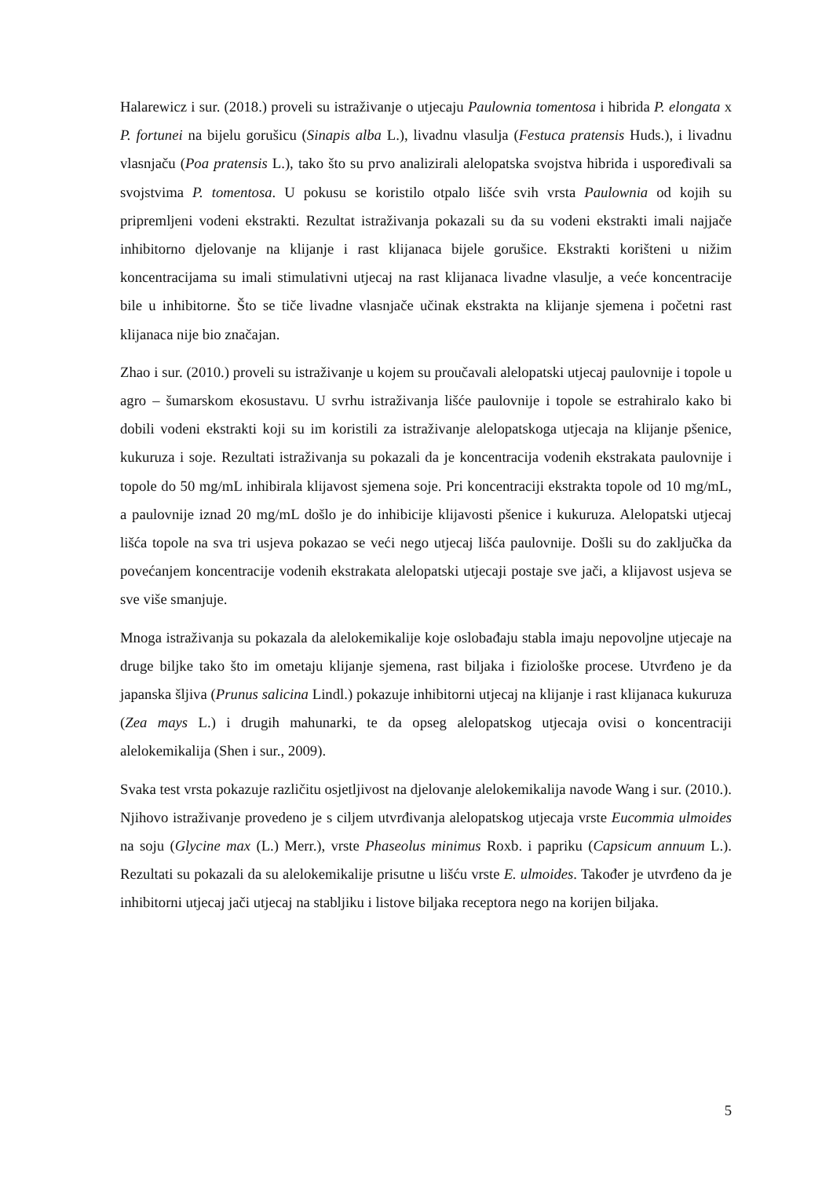Halarewicz i sur. (2018.) proveli su istraživanje o utjecaju Paulownia tomentosa i hibrida P. elongata x P. fortunei na bijelu gorušicu (Sinapis alba L.), livadnu vlasulja (Festuca pratensis Huds.), i livadnu vlasnjaču (Poa pratensis L.), tako što su prvo analizirali alelopatska svojstva hibrida i uspoređivali sa svojstvima P. tomentosa. U pokusu se koristilo otpalo lišće svih vrsta Paulownia od kojih su pripremljeni vodeni ekstrakti. Rezultat istraživanja pokazali su da su vodeni ekstrakti imali najjače inhibitorno djelovanje na klijanje i rast klijanaca bijele gorušice. Ekstrakti korišteni u nižim koncentracijama su imali stimulativni utjecaj na rast klijanaca livadne vlasulje, a veće koncentracije bile u inhibitorne. Što se tiče livadne vlasnjače učinak ekstrakta na klijanje sjemena i početni rast klijanaca nije bio značajan.
Zhao i sur. (2010.) proveli su istraživanje u kojem su proučavali alelopatski utjecaj paulovnije i topole u agro – šumarskom ekosustavu. U svrhu istraživanja lišće paulovnije i topole se estrahiralo kako bi dobili vodeni ekstrakti koji su im koristili za istraživanje alelopatskoga utjecaja na klijanje pšenice, kukuruza i soje. Rezultati istraživanja su pokazali da je koncentracija vodenih ekstrakata paulovnije i topole do 50 mg/mL inhibirala klijavost sjemena soje. Pri koncentraciji ekstrakta topole od 10 mg/mL, a paulovnije iznad 20 mg/mL došlo je do inhibicije klijavosti pšenice i kukuruza. Alelopatski utjecaj lišća topole na sva tri usjeva pokazao se veći nego utjecaj lišća paulovnije. Došli su do zaključka da povećanjem koncentracije vodenih ekstrakata alelopatski utjecaji postaje sve jači, a klijavost usjeva se sve više smanjuje.
Mnoga istraživanja su pokazala da alelokemikalije koje oslobađaju stabla imaju nepovoljne utjecaje na druge biljke tako što im ometaju klijanje sjemena, rast biljaka i fiziološke procese. Utvrđeno je da japanska šljiva (Prunus salicina Lindl.) pokazuje inhibitorni utjecaj na klijanje i rast klijanaca kukuruza (Zea mays L.) i drugih mahunarki, te da opseg alelopatskog utjecaja ovisi o koncentraciji alelokemikalija (Shen i sur., 2009).
Svaka test vrsta pokazuje različitu osjetljivost na djelovanje alelokemikalija navode Wang i sur. (2010.). Njihovo istraživanje provedeno je s ciljem utvrđivanja alelopatskog utjecaja vrste Eucommia ulmoides na soju (Glycine max (L.) Merr.), vrste Phaseolus minimus Roxb. i papriku (Capsicum annuum L.). Rezultati su pokazali da su alelokemikalije prisutne u lišću vrste E. ulmoides. Također je utvrđeno da je inhibitorni utjecaj jači utjecaj na stabljiku i listove biljaka receptora nego na korijen biljaka.
5